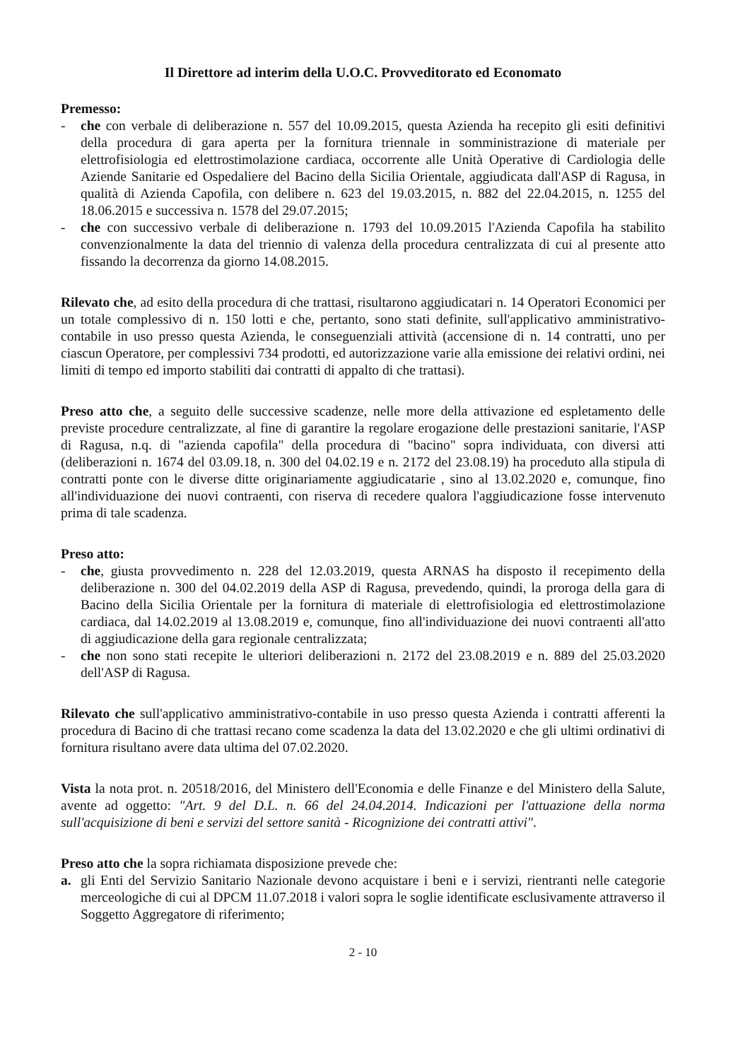Il Direttore ad interim della U.O.C. Provveditorato ed Economato
Premesso:
- che con verbale di deliberazione n. 557 del 10.09.2015, questa Azienda ha recepito gli esiti definitivi della procedura di gara aperta per la fornitura triennale in somministrazione di materiale per elettrofisiologia ed elettrostimolazione cardiaca, occorrente alle Unità Operative di Cardiologia delle Aziende Sanitarie ed Ospedaliere del Bacino della Sicilia Orientale, aggiudicata dall'ASP di Ragusa, in qualità di Azienda Capofila, con delibere n. 623 del 19.03.2015, n. 882 del 22.04.2015, n. 1255 del 18.06.2015 e successiva n. 1578 del 29.07.2015;
- che con successivo verbale di deliberazione n. 1793 del 10.09.2015 l'Azienda Capofila ha stabilito convenzionalmente la data del triennio di valenza della procedura centralizzata di cui al presente atto fissando la decorrenza da giorno 14.08.2015.
Rilevato che, ad esito della procedura di che trattasi, risultarono aggiudicatari n. 14 Operatori Economici per un totale complessivo di n. 150 lotti e che, pertanto, sono stati definite, sull'applicativo amministrativo-contabile in uso presso questa Azienda, le conseguenziali attività (accensione di n. 14 contratti, uno per ciascun Operatore, per complessivi 734 prodotti, ed autorizzazione varie alla emissione dei relativi ordini, nei limiti di tempo ed importo stabiliti dai contratti di appalto di che trattasi).
Preso atto che, a seguito delle successive scadenze, nelle more della attivazione ed espletamento delle previste procedure centralizzate, al fine di garantire la regolare erogazione delle prestazioni sanitarie, l'ASP di Ragusa, n.q. di "azienda capofila" della procedura di "bacino" sopra individuata, con diversi atti (deliberazioni n. 1674 del 03.09.18, n. 300 del 04.02.19 e n. 2172 del 23.08.19) ha proceduto alla stipula di contratti ponte con le diverse ditte originariamente aggiudicatarie , sino al 13.02.2020 e, comunque, fino all'individuazione dei nuovi contraenti, con riserva di recedere qualora l'aggiudicazione fosse intervenuto prima di tale scadenza.
Preso atto:
- che, giusta provvedimento n. 228 del 12.03.2019, questa ARNAS ha disposto il recepimento della deliberazione n. 300 del 04.02.2019 della ASP di Ragusa, prevedendo, quindi, la proroga della gara di Bacino della Sicilia Orientale per la fornitura di materiale di elettrofisiologia ed elettrostimolazione cardiaca, dal 14.02.2019 al 13.08.2019 e, comunque, fino all'individuazione dei nuovi contraenti all'atto di aggiudicazione della gara regionale centralizzata;
- che non sono stati recepite le ulteriori deliberazioni n. 2172 del 23.08.2019 e n. 889 del 25.03.2020 dell'ASP di Ragusa.
Rilevato che sull'applicativo amministrativo-contabile in uso presso questa Azienda i contratti afferenti la procedura di Bacino di che trattasi recano come scadenza la data del 13.02.2020 e che gli ultimi ordinativi di fornitura risultano avere data ultima del 07.02.2020.
Vista la nota prot. n. 20518/2016, del Ministero dell'Economia e delle Finanze e del Ministero della Salute, avente ad oggetto: "Art. 9 del D.L. n. 66 del 24.04.2014. Indicazioni per l'attuazione della norma sull'acquisizione di beni e servizi del settore sanità - Ricognizione dei contratti attivi".
Preso atto che la sopra richiamata disposizione prevede che:
a. gli Enti del Servizio Sanitario Nazionale devono acquistare i beni e i servizi, rientranti nelle categorie merceologiche di cui al DPCM 11.07.2018 i valori sopra le soglie identificate esclusivamente attraverso il Soggetto Aggregatore di riferimento;
2 - 10